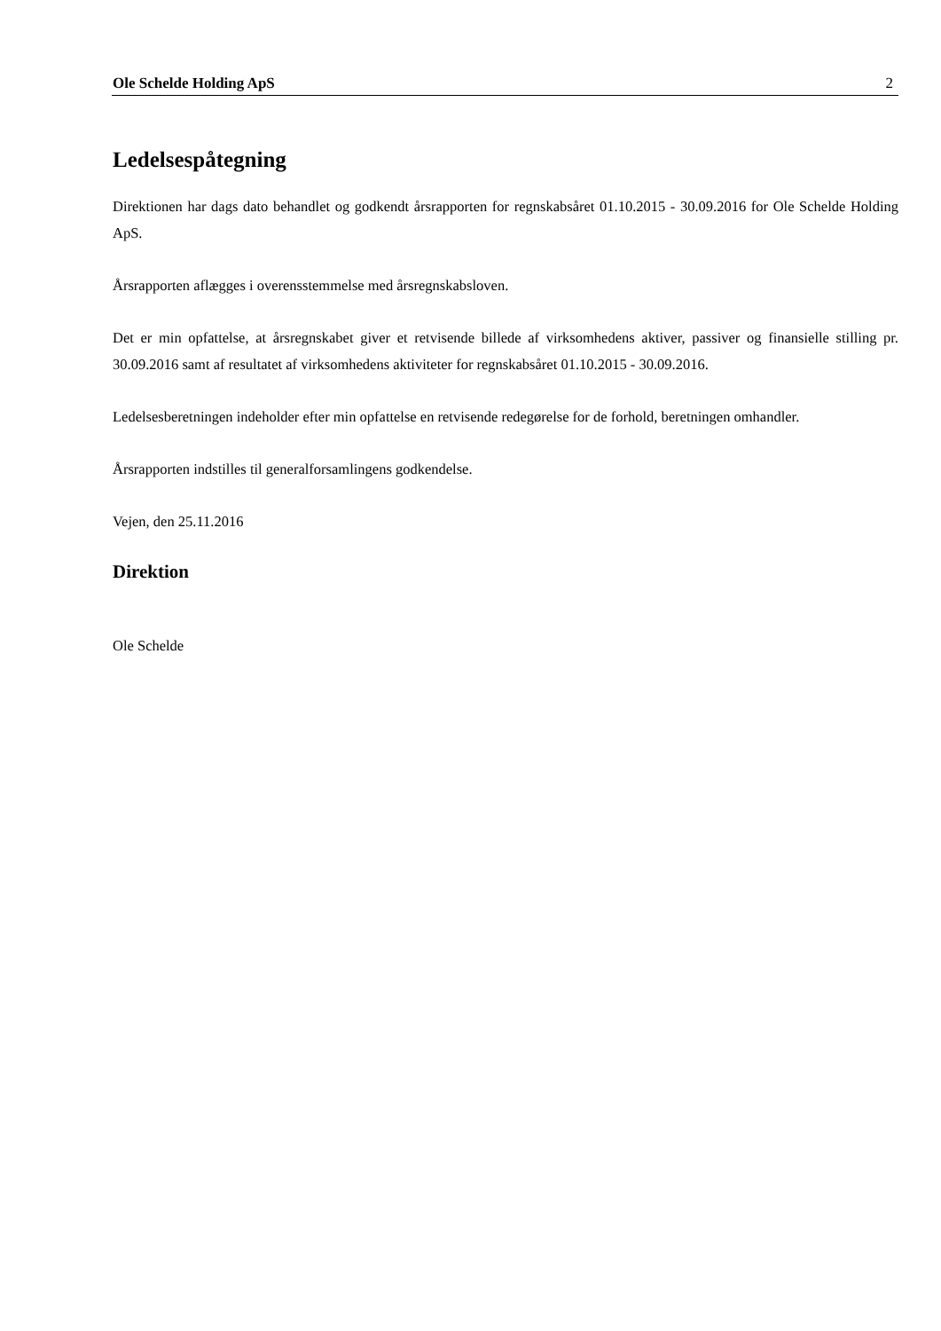Ole Schelde Holding ApS 2
Ledelsespåtegning
Direktionen har dags dato behandlet og godkendt årsrapporten for regnskabsåret 01.10.2015 - 30.09.2016 for Ole Schelde Holding ApS.
Årsrapporten aflægges i overensstemmelse med årsregnskabsloven.
Det er min opfattelse, at årsregnskabet giver et retvisende billede af virksomhedens aktiver, passiver og finansielle stilling pr. 30.09.2016 samt af resultatet af virksomhedens aktiviteter for regnskabsåret 01.10.2015 - 30.09.2016.
Ledelsesberetningen indeholder efter min opfattelse en retvisende redegørelse for de forhold, beretningen omhandler.
Årsrapporten indstilles til generalforsamlingens godkendelse.
Vejen, den 25.11.2016
Direktion
Ole Schelde